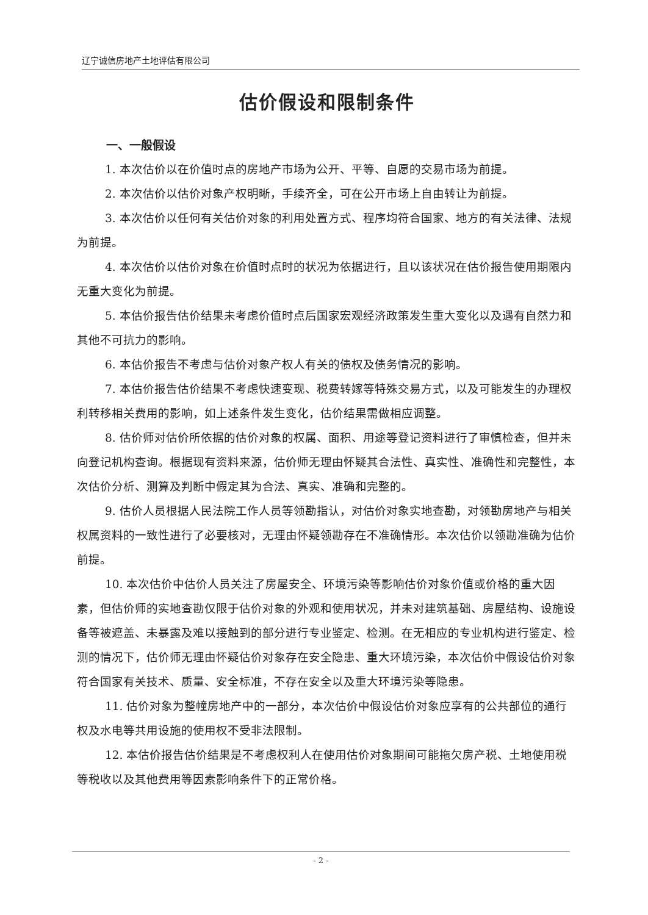辽宁诚信房地产土地评估有限公司
估价假设和限制条件
一、一般假设
1. 本次估价以在价值时点的房地产市场为公开、平等、自愿的交易市场为前提。
2. 本次估价以估价对象产权明晰，手续齐全，可在公开市场上自由转让为前提。
3. 本次估价以任何有关估价对象的利用处置方式、程序均符合国家、地方的有关法律、法规为前提。
4. 本次估价以估价对象在价值时点时的状况为依据进行，且以该状况在估价报告使用期限内无重大变化为前提。
5. 本估价报告估价结果未考虑价值时点后国家宏观经济政策发生重大变化以及遇有自然力和其他不可抗力的影响。
6. 本估价报告不考虑与估价对象产权人有关的债权及债务情况的影响。
7. 本估价报告估价结果不考虑快速变现、税费转嫁等特殊交易方式，以及可能发生的办理权利转移相关费用的影响，如上述条件发生变化，估价结果需做相应调整。
8. 估价师对估价所依据的估价对象的权属、面积、用途等登记资料进行了审慎检查，但并未向登记机构查询。根据现有资料来源，估价师无理由怀疑其合法性、真实性、准确性和完整性，本次估价分析、测算及判断中假定其为合法、真实、准确和完整的。
9. 估价人员根据人民法院工作人员等领勘指认，对估价对象实地查勘，对领勘房地产与相关权属资料的一致性进行了必要核对，无理由怀疑领勘存在不准确情形。本次估价以领勘准确为估价前提。
10. 本次估价中估价人员关注了房屋安全、环境污染等影响估价对象价值或价格的重大因素，但估价师的实地查勘仅限于估价对象的外观和使用状况，并未对建筑基础、房屋结构、设施设备等被遮盖、未暴露及难以接触到的部分进行专业鉴定、检测。在无相应的专业机构进行鉴定、检测的情况下，估价师无理由怀疑估价对象存在安全隐患、重大环境污染，本次估价中假设估价对象符合国家有关技术、质量、安全标准，不存在安全以及重大环境污染等隐患。
11. 估价对象为整幢房地产中的一部分，本次估价中假设估价对象应享有的公共部位的通行权及水电等共用设施的使用权不受非法限制。
12. 本估价报告估价结果是不考虑权利人在使用估价对象期间可能拖欠房产税、土地使用税等税收以及其他费用等因素影响条件下的正常价格。
- 2 -